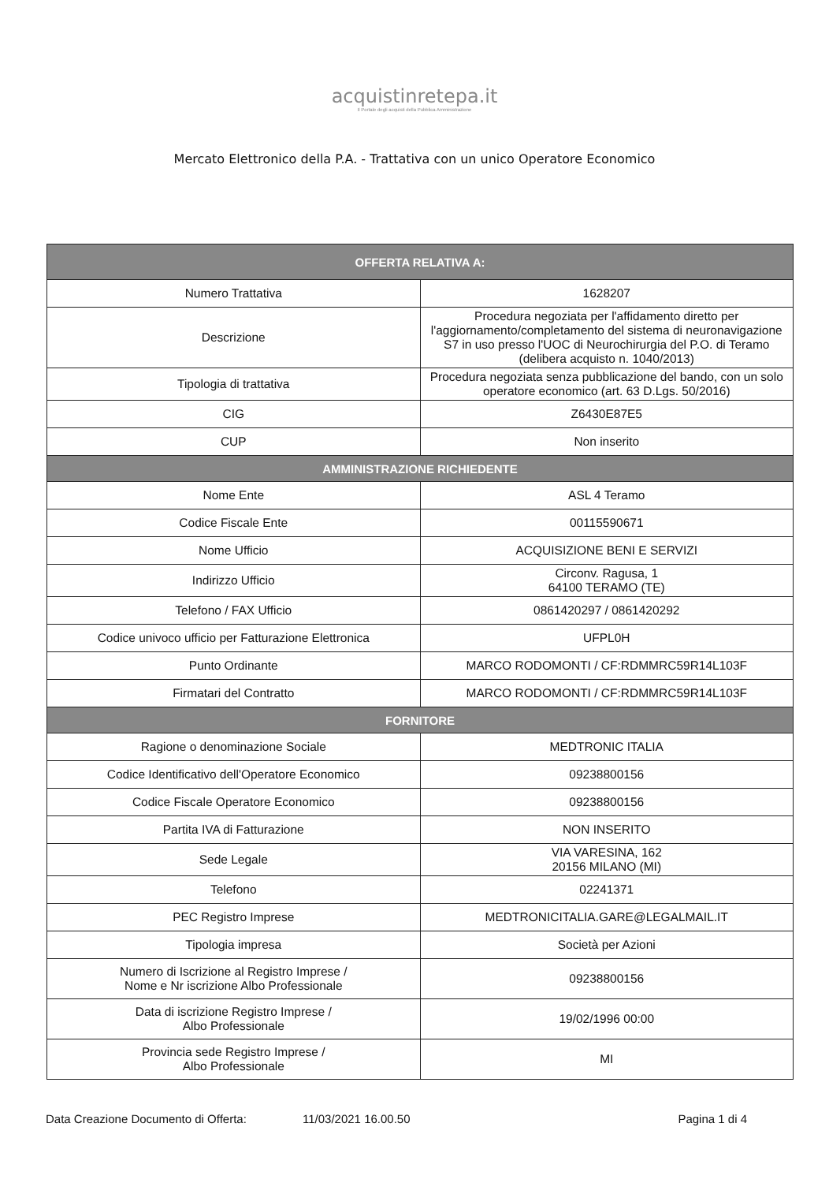acquistinretepa.it
Il Portale degli acquisti della Pubblica Amministrazione
Mercato Elettronico della P.A. - Trattativa con un unico Operatore Economico
| OFFERTA RELATIVA A: | |
| --- | --- |
| Numero Trattativa | 1628207 |
| Descrizione | Procedura negoziata per l'affidamento diretto per l'aggiornamento/completamento del sistema di neuronavigazione S7 in uso presso l'UOC di Neurochirurgia del P.O. di Teramo (delibera acquisto n. 1040/2013) |
| Tipologia di trattativa | Procedura negoziata senza pubblicazione del bando, con un solo operatore economico (art. 63 D.Lgs. 50/2016) |
| CIG | Z6430E87E5 |
| CUP | Non inserito |
| AMMINISTRAZIONE RICHIEDENTE | |
| Nome Ente | ASL 4 Teramo |
| Codice Fiscale Ente | 00115590671 |
| Nome Ufficio | ACQUISIZIONE BENI E SERVIZI |
| Indirizzo Ufficio | Circonv. Ragusa, 1 64100 TERAMO (TE) |
| Telefono / FAX Ufficio | 0861420297 / 0861420292 |
| Codice univoco ufficio per Fatturazione Elettronica | UFPL0H |
| Punto Ordinante | MARCO RODOMONTI / CF:RDMMRC59R14L103F |
| Firmatari del Contratto | MARCO RODOMONTI / CF:RDMMRC59R14L103F |
| FORNITORE | |
| Ragione o denominazione Sociale | MEDTRONIC ITALIA |
| Codice Identificativo dell'Operatore Economico | 09238800156 |
| Codice Fiscale Operatore Economico | 09238800156 |
| Partita IVA di Fatturazione | NON INSERITO |
| Sede Legale | VIA VARESINA, 162 20156 MILANO (MI) |
| Telefono | 02241371 |
| PEC Registro Imprese | MEDTRONICITALIA.GARE@LEGALMAIL.IT |
| Tipologia impresa | Società per Azioni |
| Numero di Iscrizione al Registro Imprese / Nome e Nr iscrizione Albo Professionale | 09238800156 |
| Data di iscrizione Registro Imprese / Albo Professionale | 19/02/1996 00:00 |
| Provincia sede Registro Imprese / Albo Professionale | MI |
Data Creazione Documento di Offerta: 11/03/2021 16.00.50 Pagina 1 di 4